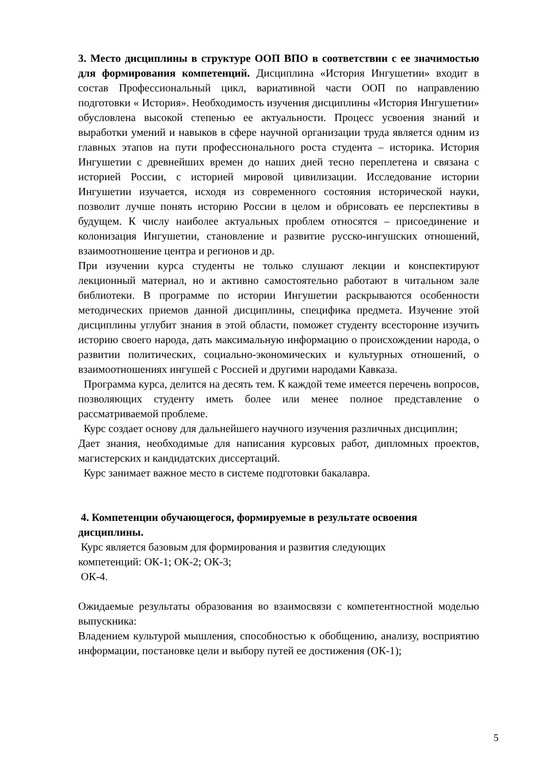3. Место дисциплины в структуре ООП ВПО в соответствии с ее значимостью для формирования компетенций. Дисциплина «История Ингушетии» входит в состав Профессиональный цикл, вариативной части ООП по направлению подготовки « История». Необходимость изучения дисциплины «История Ингушетии» обусловлена высокой степенью ее актуальности. Процесс усвоения знаний и выработки умений и навыков в сфере научной организации труда является одним из главных этапов на пути профессионального роста студента – историка. История Ингушетии с древнейших времен до наших дней тесно переплетена и связана с историей России, с историей мировой цивилизации. Исследование истории Ингушетии изучается, исходя из современного состояния исторической науки, позволит лучше понять историю России в целом и обрисовать ее перспективы в будущем. К числу наиболее актуальных проблем относятся – присоединение и колонизация Ингушетии, становление и развитие русско-ингушских отношений, взаимоотношение центра и регионов и др.
При изучении курса студенты не только слушают лекции и конспектируют лекционный материал, но и активно самостоятельно работают в читальном зале библиотеки. В программе по истории Ингушетии раскрываются особенности методических приемов данной дисциплины, специфика предмета. Изучение этой дисциплины углубит знания в этой области, поможет студенту всесторонне изучить историю своего народа, дать максимальную информацию о происхождении народа, о развитии политических, социально-экономических и культурных отношений, о взаимоотношениях ингушей с Россией и другими народами Кавказа.
Программа курса, делится на десять тем. К каждой теме имеется перечень вопросов, позволяющих студенту иметь более или менее полное представление о рассматриваемой проблеме.
Курс создает основу для дальнейшего научного изучения различных дисциплин;
Дает знания, необходимые для написания курсовых работ, дипломных проектов, магистерских и кандидатских диссертаций.
Курс занимает важное место в системе подготовки бакалавра.
4. Компетенции обучающегося, формируемые в результате освоения дисциплины.
Курс является базовым для формирования и развития следующих
компетенций: ОК-1; ОК-2; ОК-3;
ОК-4.
Ожидаемые результаты образования во взаимосвязи с компетентностной моделью выпускника:
Владением культурой мышления, способностью к обобщению, анализу, восприятию информации, постановке цели и выбору путей ее достижения (ОК-1);
5